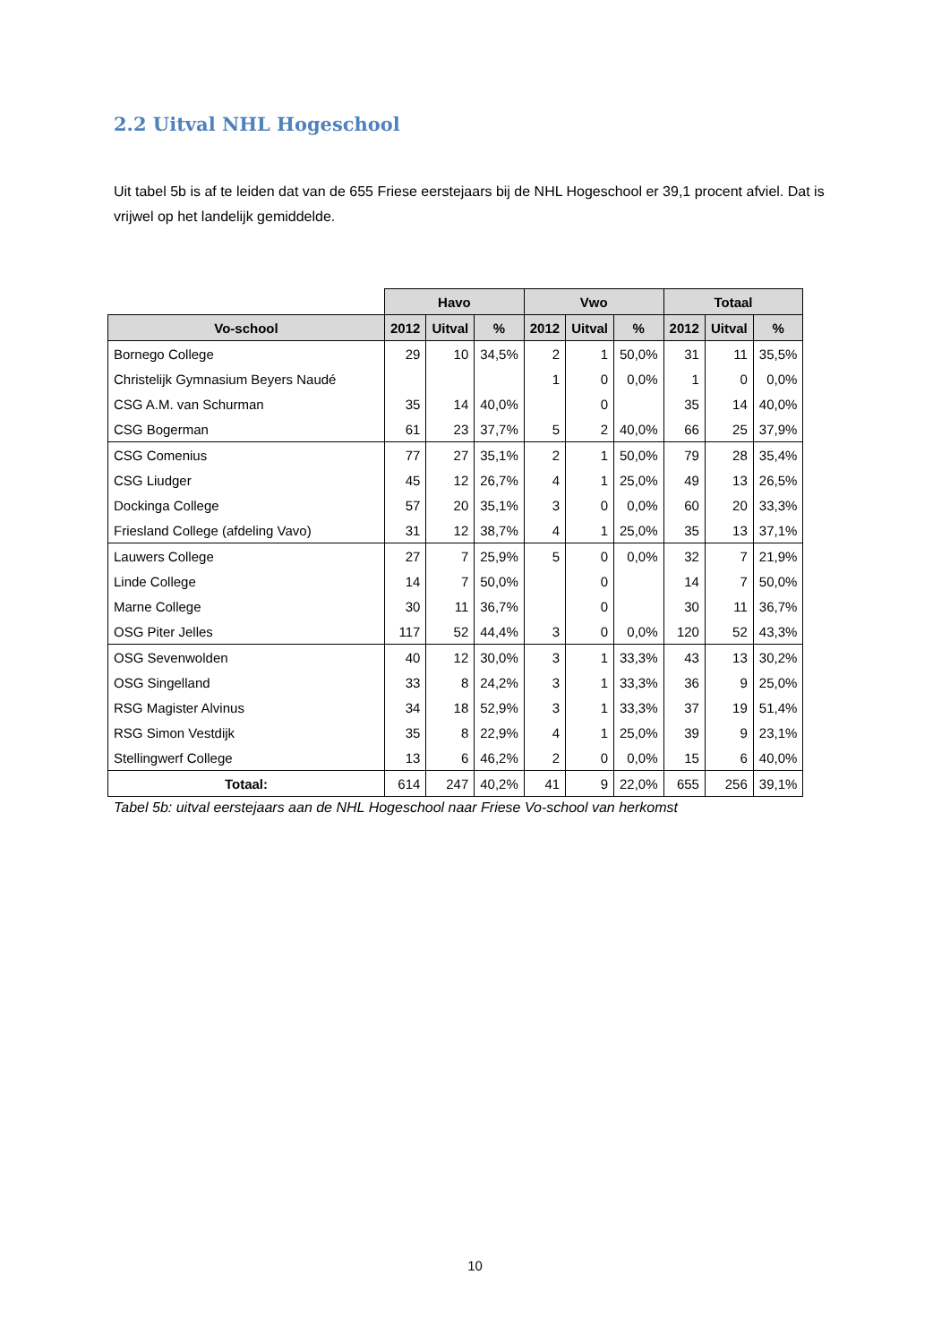2.2 Uitval NHL Hogeschool
Uit tabel 5b is af te leiden dat van de 655 Friese eerstejaars bij de NHL Hogeschool er 39,1 procent afviel. Dat is vrijwel op het landelijk gemiddelde.
| | Havo | | | Vwo | | | Totaal | | |
| --- | --- | --- | --- | --- | --- | --- | --- | --- | --- |
| Vo-school | 2012 | Uitval | % | 2012 | Uitval | % | 2012 | Uitval | % |
| Bornego College | 29 | 10 | 34,5% | 2 | 1 | 50,0% | 31 | 11 | 35,5% |
| Christelijk Gymnasium Beyers Naudé | | | | 1 | 0 | 0,0% | 1 | 0 | 0,0% |
| CSG A.M. van Schurman | 35 | 14 | 40,0% | | 0 | | 35 | 14 | 40,0% |
| CSG Bogerman | 61 | 23 | 37,7% | 5 | 2 | 40,0% | 66 | 25 | 37,9% |
| CSG Comenius | 77 | 27 | 35,1% | 2 | 1 | 50,0% | 79 | 28 | 35,4% |
| CSG Liudger | 45 | 12 | 26,7% | 4 | 1 | 25,0% | 49 | 13 | 26,5% |
| Dockinga College | 57 | 20 | 35,1% | 3 | 0 | 0,0% | 60 | 20 | 33,3% |
| Friesland College (afdeling Vavo) | 31 | 12 | 38,7% | 4 | 1 | 25,0% | 35 | 13 | 37,1% |
| Lauwers College | 27 | 7 | 25,9% | 5 | 0 | 0,0% | 32 | 7 | 21,9% |
| Linde College | 14 | 7 | 50,0% | | 0 | | 14 | 7 | 50,0% |
| Marne College | 30 | 11 | 36,7% | | 0 | | 30 | 11 | 36,7% |
| OSG Piter Jelles | 117 | 52 | 44,4% | 3 | 0 | 0,0% | 120 | 52 | 43,3% |
| OSG Sevenwolden | 40 | 12 | 30,0% | 3 | 1 | 33,3% | 43 | 13 | 30,2% |
| OSG Singelland | 33 | 8 | 24,2% | 3 | 1 | 33,3% | 36 | 9 | 25,0% |
| RSG Magister Alvinus | 34 | 18 | 52,9% | 3 | 1 | 33,3% | 37 | 19 | 51,4% |
| RSG Simon Vestdijk | 35 | 8 | 22,9% | 4 | 1 | 25,0% | 39 | 9 | 23,1% |
| Stellingwerf College | 13 | 6 | 46,2% | 2 | 0 | 0,0% | 15 | 6 | 40,0% |
| Totaal: | 614 | 247 | 40,2% | 41 | 9 | 22,0% | 655 | 256 | 39,1% |
Tabel 5b: uitval eerstejaars aan de NHL Hogeschool naar Friese Vo-school van herkomst
10